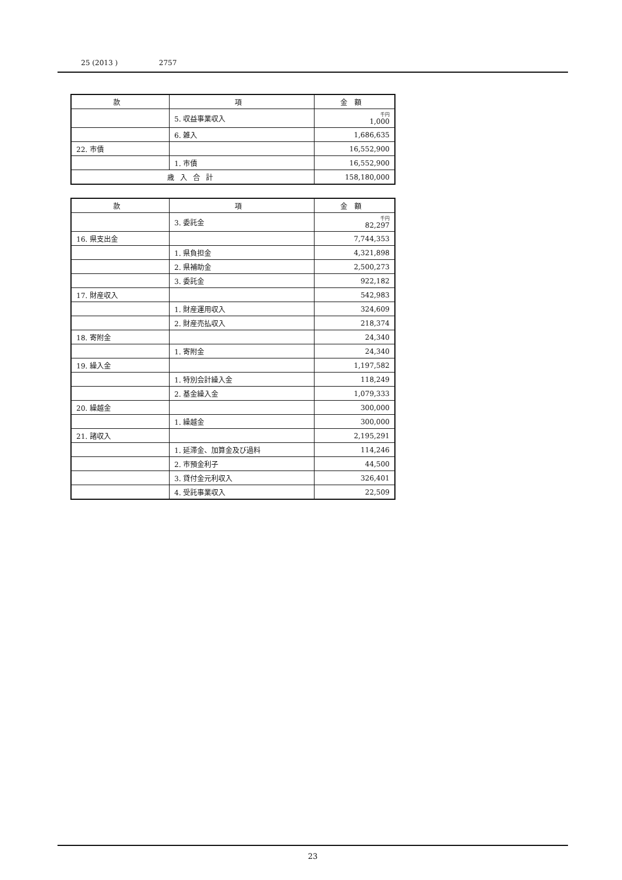25 (2013 ) 2757
| 款 | 項 | 金額 |
| --- | --- | --- |
| | 5. 収益事業収入 | 千円 1,000 |
| | 6. 雑入 | 1,686,635 |
| 22. 市債 | | 16,552,900 |
| | 1. 市債 | 16,552,900 |
| 歳入合計 | | 158,180,000 |
| 款 | 項 | 金額 |
| --- | --- | --- |
| | 3. 委託金 | 千円 82,297 |
| 16. 県支出金 | | 7,744,353 |
| | 1. 県負担金 | 4,321,898 |
| | 2. 県補助金 | 2,500,273 |
| | 3. 委託金 | 922,182 |
| 17. 財産収入 | | 542,983 |
| | 1. 財産運用収入 | 324,609 |
| | 2. 財産売払収入 | 218,374 |
| 18. 寄附金 | | 24,340 |
| | 1. 寄附金 | 24,340 |
| 19. 繰入金 | | 1,197,582 |
| | 1. 特別会計繰入金 | 118,249 |
| | 2. 基金繰入金 | 1,079,333 |
| 20. 繰越金 | | 300,000 |
| | 1. 繰越金 | 300,000 |
| 21. 諸収入 | | 2,195,291 |
| | 1. 延滞金、加算金及び過料 | 114,246 |
| | 2. 市預金利子 | 44,500 |
| | 3. 貸付金元利収入 | 326,401 |
| | 4. 受託事業収入 | 22,509 |
23